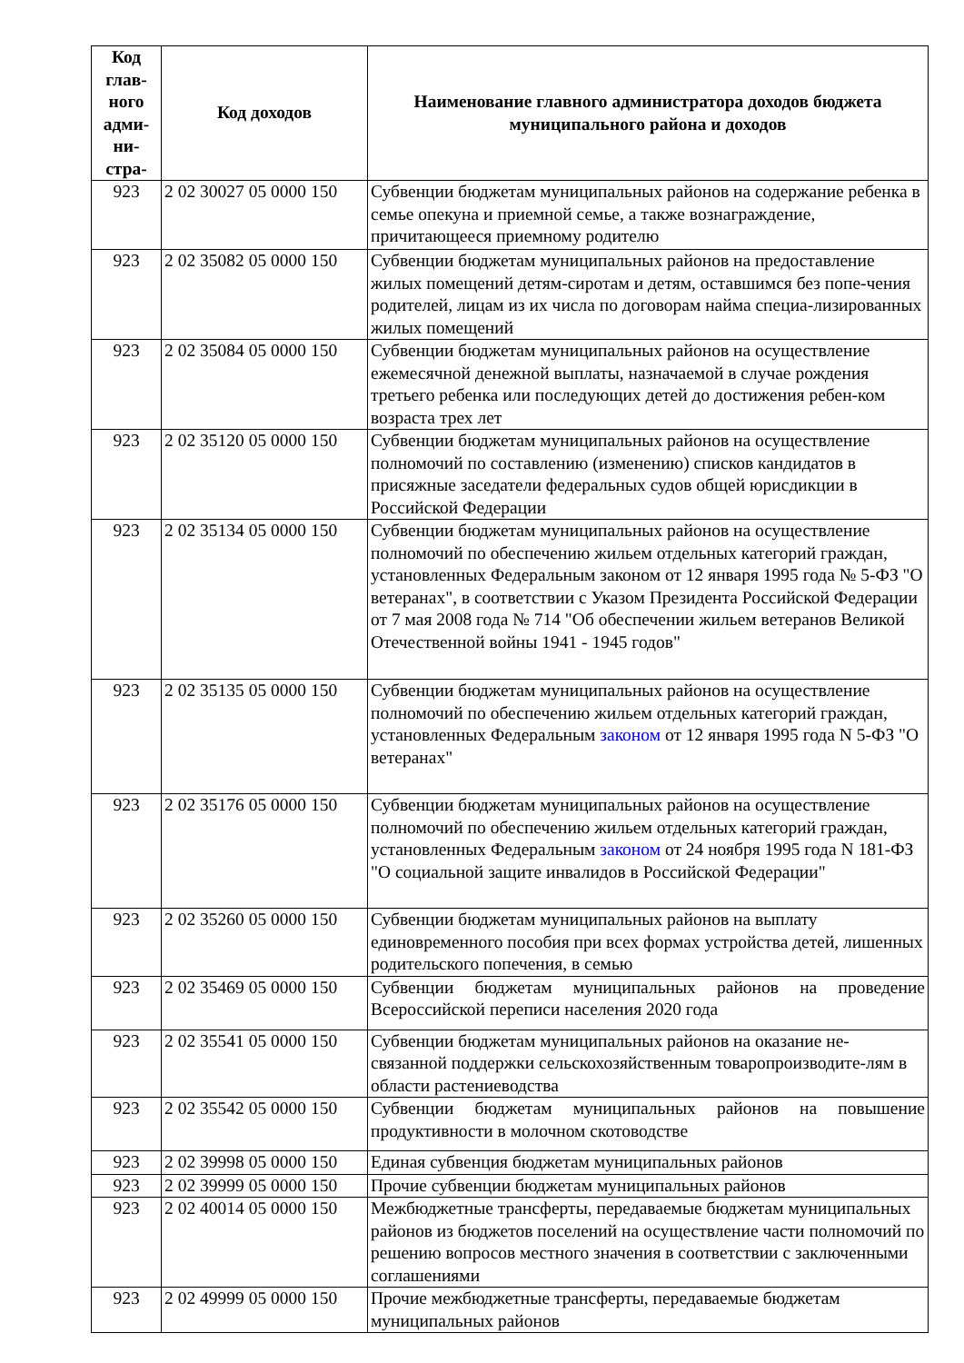| Код глав-ного адми-ни-стра- | Код доходов | Наименование главного администратора доходов бюджета муниципального района и доходов |
| --- | --- | --- |
| 923 | 2 02 30027 05 0000 150 | Субвенции бюджетам муниципальных районов на содержание ребенка в семье опекуна и приемной семье, а также вознаграждение, причитающееся приемному родителю |
| 923 | 2 02 35082 05 0000 150 | Субвенции бюджетам муниципальных районов на предоставление жилых помещений детям-сиротам и детям, оставшимся без попе-чения родителей, лицам из их числа по договорам найма специа-лизированных жилых помещений |
| 923 | 2 02 35084 05 0000 150 | Субвенции бюджетам муниципальных районов на осуществление ежемесячной денежной выплаты, назначаемой в случае рождения третьего ребенка или последующих детей до достижения ребен-ком возраста трех лет |
| 923 | 2 02 35120 05 0000 150 | Субвенции бюджетам муниципальных районов на осуществление полномочий по составлению (изменению) списков кандидатов в присяжные заседатели федеральных судов общей юрисдикции в Российской Федерации |
| 923 | 2 02 35134 05 0000 150 | Субвенции бюджетам муниципальных районов на осуществление полномочий по обеспечению жильем отдельных категорий граждан, установленных Федеральным законом от 12 января 1995 года № 5-ФЗ "О ветеранах", в соответствии с Указом Президента Российской Федерации от 7 мая 2008 года № 714 "Об обеспечении жильем ветеранов Великой Отечественной войны 1941 - 1945 годов" |
| 923 | 2 02 35135 05 0000 150 | Субвенции бюджетам муниципальных районов на осуществление полномочий по обеспечению жильем отдельных категорий граждан, установленных Федеральным законом от 12 января 1995 года N 5-ФЗ "О ветеранах" |
| 923 | 2 02 35176 05 0000 150 | Субвенции бюджетам муниципальных районов на осуществление полномочий по обеспечению жильем отдельных категорий граждан, установленных Федеральным законом от 24 ноября 1995 года N 181-ФЗ "О социальной защите инвалидов в Российской Федерации" |
| 923 | 2 02 35260 05 0000 150 | Субвенции бюджетам муниципальных районов на выплату единовременного пособия при всех формах устройства детей, лишенных родительского попечения, в семью |
| 923 | 2 02 35469 05 0000 150 | Субвенции бюджетам муниципальных районов на проведение Всероссийской переписи населения 2020 года |
| 923 | 2 02 35541 05 0000 150 | Субвенции бюджетам муниципальных районов на оказание не-связанной поддержки сельскохозяйственным товаропроизводите-лям в области растениеводства |
| 923 | 2 02 35542 05 0000 150 | Субвенции бюджетам муниципальных районов на повышение продуктивности в молочном скотоводстве |
| 923 | 2 02 39998 05 0000 150 | Единая субвенция бюджетам муниципальных районов |
| 923 | 2 02 39999 05 0000 150 | Прочие субвенции бюджетам муниципальных районов |
| 923 | 2 02 40014 05 0000 150 | Межбюджетные трансферты, передаваемые бюджетам муниципальных районов из бюджетов поселений на осуществление части полномочий по решению вопросов местного значения в соответствии с заключенными соглашениями |
| 923 | 2 02 49999 05 0000 150 | Прочие межбюджетные трансферты, передаваемые бюджетам муниципальных районов |